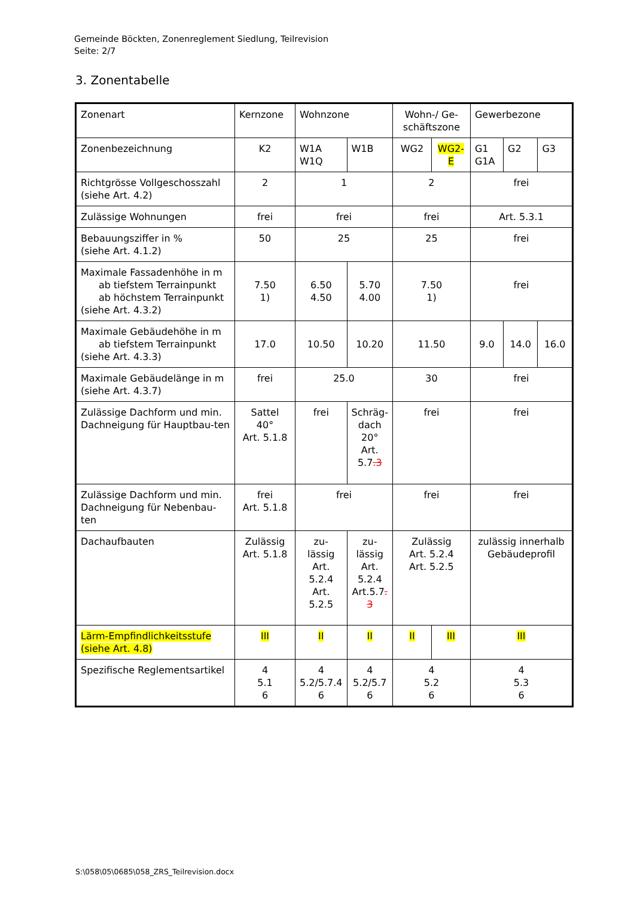Gemeinde Böckten, Zonenreglement Siedlung, Teilrevision
Seite: 2/7
3. Zonentabelle
| Zonenart | Kernzone | Wohnzone | | Wohn-/ Ge-schäftszone | | Gewerbezone | | |
| Zonenbezeichnung | K2 | W1A W1Q | W1B | WG2 | WG2- E | G1 G1A | G2 | G3 |
| Richtgrösse Vollgeschosszahl (siehe Art. 4.2) | 2 | 1 | | 2 | | frei | | |
| Zulässige Wohnungen | frei | frei | | frei | | Art. 5.3.1 | | |
| Bebauungsziffer in % (siehe Art. 4.1.2) | 50 | 25 | | 25 | | frei | | |
| Maximale Fassadenhöhe in m ab tiefstem Terrainpunkt ab höchstem Terrainpunkt (siehe Art. 4.3.2) | 7.50 1) | 6.50 4.50 | 5.70 4.00 | 7.50 1) | | frei | | |
| Maximale Gebäudehöhe in m ab tiefstem Terrainpunkt (siehe Art. 4.3.3) | 17.0 | 10.50 | 10.20 | 11.50 | | 9.0 | 14.0 | 16.0 |
| Maximale Gebäudelänge in m (siehe Art. 4.3.7) | frei | 25.0 | | 30 | | frei | | |
| Zulässige Dachform und min. Dachneigung für Hauptbau-ten | Sattel 40° Art. 5.1.8 | frei | Schräg-dach 20° Art. 5.7 .3 | frei | | frei | | |
| Zulässige Dachform und min. Dachneigung für Nebenbau-ten | frei Art. 5.1.8 | frei | | frei | | frei | | |
| Dachaufbauten | Zulässig Art. 5.1.8 | zu- lässig Art. 5.2.4 Art. 5.2.5 | zu- lässig Art. 5.2.4 Art.5.7 . 3 | Zulässig Art. 5.2.4 Art. 5.2.5 | | zulässig innerhalb Gebäudeprofil | | |
| Lärm-Empfindlichkeitsstufe (siehe Art. 4.8) | III | II | II | II | III | III | | |
| Spezifische Reglementsartikel | 4 5.1 6 | 4 5.2/5.7.4 6 | 4 5.2/5.7 6 | 4 5.2 6 | | 4 5.3 6 | | |
S:\058\05\0685\058_ZRS_Teilrevision.docx